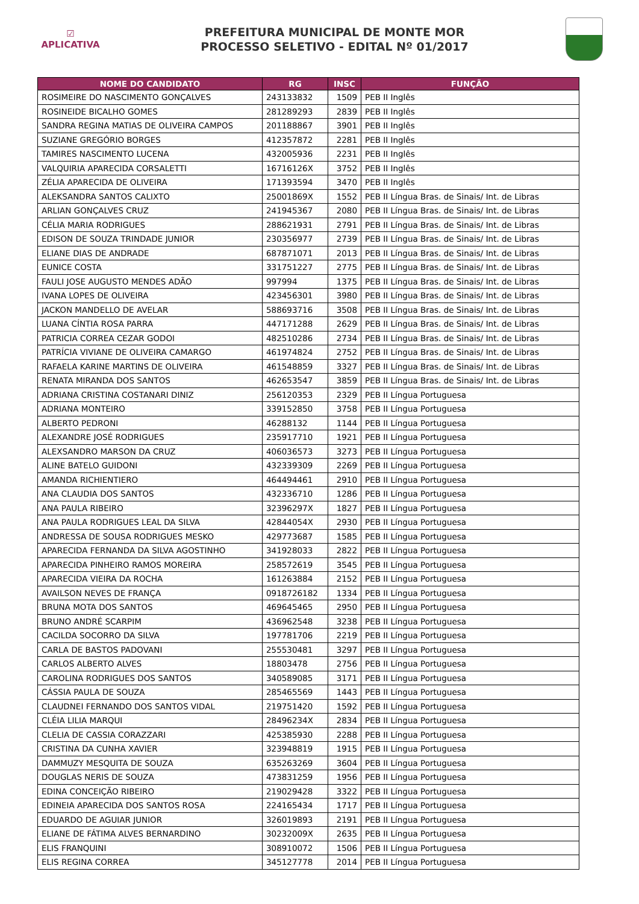☑
APLICATIVA
PREFEITURA MUNICIPAL DE MONTE MOR
PROCESSO SELETIVO - EDITAL Nº 01/2017
| NOME DO CANDIDATO | RG | INSC | FUNÇÃO |
| --- | --- | --- | --- |
| ROSIMEIRE DO NASCIMENTO GONÇALVES | 243133832 | 1509 | PEB II Inglês |
| ROSINEIDE BICALHO GOMES | 281289293 | 2839 | PEB II Inglês |
| SANDRA REGINA MATIAS DE OLIVEIRA CAMPOS | 201188867 | 3901 | PEB II Inglês |
| SUZIANE GREGÓRIO BORGES | 412357872 | 2281 | PEB II Inglês |
| TAMIRES NASCIMENTO LUCENA | 432005936 | 2231 | PEB II Inglês |
| VALQUIRIA APARECIDA CORSALETTI | 16716126X | 3752 | PEB II Inglês |
| ZÉLIA APARECIDA DE OLIVEIRA | 171393594 | 3470 | PEB II Inglês |
| ALEKSANDRA SANTOS CALIXTO | 25001869X | 1552 | PEB II Língua Bras. de Sinais/ Int. de Libras |
| ARLIAN GONÇALVES CRUZ | 241945367 | 2080 | PEB II Língua Bras. de Sinais/ Int. de Libras |
| CÉLIA MARIA RODRIGUES | 288621931 | 2791 | PEB II Língua Bras. de Sinais/ Int. de Libras |
| EDISON DE SOUZA TRINDADE JUNIOR | 230356977 | 2739 | PEB II Língua Bras. de Sinais/ Int. de Libras |
| ELIANE DIAS DE ANDRADE | 687871071 | 2013 | PEB II Língua Bras. de Sinais/ Int. de Libras |
| EUNICE COSTA | 331751227 | 2775 | PEB II Língua Bras. de Sinais/ Int. de Libras |
| FAULI JOSE AUGUSTO MENDES ADÃO | 997994 | 1375 | PEB II Língua Bras. de Sinais/ Int. de Libras |
| IVANA LOPES DE OLIVEIRA | 423456301 | 3980 | PEB II Língua Bras. de Sinais/ Int. de Libras |
| JACKON MANDELLO DE AVELAR | 588693716 | 3508 | PEB II Língua Bras. de Sinais/ Int. de Libras |
| LUANA CÍNTIA ROSA PARRA | 447171288 | 2629 | PEB II Língua Bras. de Sinais/ Int. de Libras |
| PATRICIA CORREA CEZAR GODOI | 482510286 | 2734 | PEB II Língua Bras. de Sinais/ Int. de Libras |
| PATRÍCIA VIVIANE DE OLIVEIRA CAMARGO | 461974824 | 2752 | PEB II Língua Bras. de Sinais/ Int. de Libras |
| RAFAELA KARINE MARTINS DE OLIVEIRA | 461548859 | 3327 | PEB II Língua Bras. de Sinais/ Int. de Libras |
| RENATA MIRANDA DOS SANTOS | 462653547 | 3859 | PEB II Língua Bras. de Sinais/ Int. de Libras |
| ADRIANA CRISTINA COSTANARI DINIZ | 256120353 | 2329 | PEB II Língua Portuguesa |
| ADRIANA MONTEIRO | 339152850 | 3758 | PEB II Língua Portuguesa |
| ALBERTO PEDRONI | 46288132 | 1144 | PEB II Língua Portuguesa |
| ALEXANDRE JOSÉ RODRIGUES | 235917710 | 1921 | PEB II Língua Portuguesa |
| ALEXSANDRO MARSON DA CRUZ | 406036573 | 3273 | PEB II Língua Portuguesa |
| ALINE BATELO GUIDONI | 432339309 | 2269 | PEB II Língua Portuguesa |
| AMANDA RICHIENTIERO | 464494461 | 2910 | PEB II Língua Portuguesa |
| ANA CLAUDIA DOS SANTOS | 432336710 | 1286 | PEB II Língua Portuguesa |
| ANA PAULA RIBEIRO | 32396297X | 1827 | PEB II Língua Portuguesa |
| ANA PAULA RODRIGUES LEAL DA SILVA | 42844054X | 2930 | PEB II Língua Portuguesa |
| ANDRESSA DE SOUSA RODRIGUES MESKO | 429773687 | 1585 | PEB II Língua Portuguesa |
| APARECIDA FERNANDA DA SILVA AGOSTINHO | 341928033 | 2822 | PEB II Língua Portuguesa |
| APARECIDA PINHEIRO RAMOS MOREIRA | 258572619 | 3545 | PEB II Língua Portuguesa |
| APARECIDA VIEIRA DA ROCHA | 161263884 | 2152 | PEB II Língua Portuguesa |
| AVAILSON NEVES DE FRANÇA | 0918726182 | 1334 | PEB II Língua Portuguesa |
| BRUNA MOTA DOS SANTOS | 469645465 | 2950 | PEB II Língua Portuguesa |
| BRUNO ANDRÉ SCARPIM | 436962548 | 3238 | PEB II Língua Portuguesa |
| CACILDA SOCORRO DA SILVA | 197781706 | 2219 | PEB II Língua Portuguesa |
| CARLA DE BASTOS PADOVANI | 255530481 | 3297 | PEB II Língua Portuguesa |
| CARLOS ALBERTO ALVES | 18803478 | 2756 | PEB II Língua Portuguesa |
| CAROLINA RODRIGUES DOS SANTOS | 340589085 | 3171 | PEB II Língua Portuguesa |
| CÁSSIA PAULA DE SOUZA | 285465569 | 1443 | PEB II Língua Portuguesa |
| CLAUDNEI FERNANDO DOS SANTOS VIDAL | 219751420 | 1592 | PEB II Língua Portuguesa |
| CLÉIA LILIA MARQUI | 28496234X | 2834 | PEB II Língua Portuguesa |
| CLELIA DE CASSIA CORAZZARI | 425385930 | 2288 | PEB II Língua Portuguesa |
| CRISTINA DA CUNHA XAVIER | 323948819 | 1915 | PEB II Língua Portuguesa |
| DAMMUZY MESQUITA DE SOUZA | 635263269 | 3604 | PEB II Língua Portuguesa |
| DOUGLAS NERIS DE SOUZA | 473831259 | 1956 | PEB II Língua Portuguesa |
| EDINA CONCEIÇÃO RIBEIRO | 219029428 | 3322 | PEB II Língua Portuguesa |
| EDINEIA APARECIDA DOS SANTOS ROSA | 224165434 | 1717 | PEB II Língua Portuguesa |
| EDUARDO DE AGUIAR JUNIOR | 326019893 | 2191 | PEB II Língua Portuguesa |
| ELIANE DE FÁTIMA ALVES BERNARDINO | 30232009X | 2635 | PEB II Língua Portuguesa |
| ELIS FRANQUINI | 308910072 | 1506 | PEB II Língua Portuguesa |
| ELIS REGINA CORREA | 345127778 | 2014 | PEB II Língua Portuguesa |